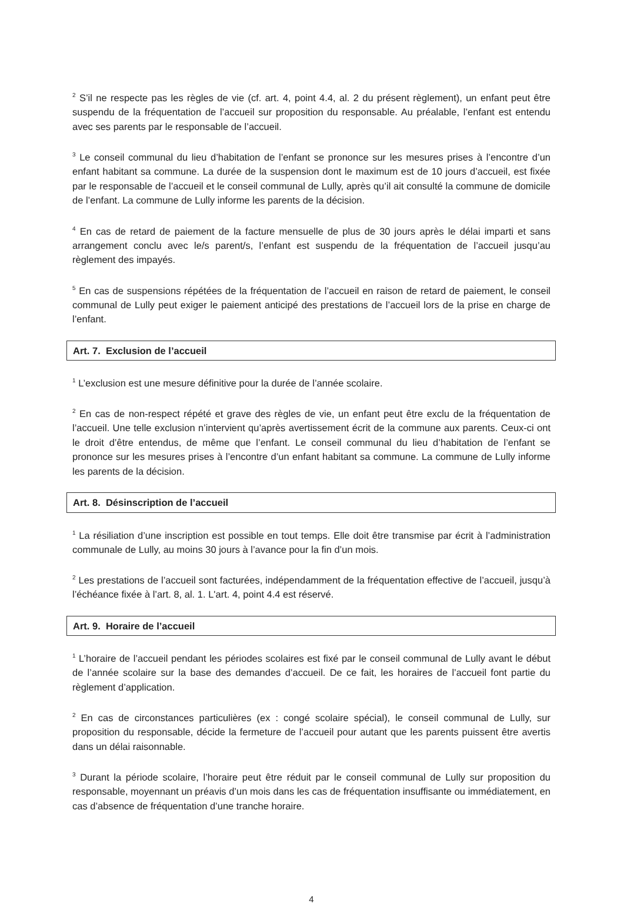<sup>2</sup> S’il ne respecte pas les règles de vie (cf. art. 4, point 4.4, al. 2 du présent règlement), un enfant peut être suspendu de la fréquentation de l’accueil sur proposition du responsable. Au préalable, l’enfant est entendu avec ses parents par le responsable de l’accueil.
<sup>3</sup> Le conseil communal du lieu d’habitation de l’enfant se prononce sur les mesures prises à l’encontre d’un enfant habitant sa commune. La durée de la suspension dont le maximum est de 10 jours d’accueil, est fixée par le responsable de l’accueil et le conseil communal de Lully, après qu’il ait consulté la commune de domicile de l’enfant. La commune de Lully informe les parents de la décision.
<sup>4</sup> En cas de retard de paiement de la facture mensuelle de plus de 30 jours après le délai imparti et sans arrangement conclu avec le/s parent/s, l’enfant est suspendu de la fréquentation de l’accueil jusqu’au règlement des impayés.
<sup>5</sup> En cas de suspensions répétées de la fréquentation de l’accueil en raison de retard de paiement, le conseil communal de Lully peut exiger le paiement anticipé des prestations de l’accueil lors de la prise en charge de l’enfant.
Art. 7. Exclusion de l’accueil
<sup>1</sup> L’exclusion est une mesure définitive pour la durée de l’année scolaire.
<sup>2</sup> En cas de non-respect répété et grave des règles de vie, un enfant peut être exclu de la fréquentation de l’accueil. Une telle exclusion n’intervient qu’après avertissement écrit de la commune aux parents. Ceux-ci ont le droit d’être entendus, de même que l’enfant. Le conseil communal du lieu d’habitation de l’enfant se prononce sur les mesures prises à l’encontre d’un enfant habitant sa commune. La commune de Lully informe les parents de la décision.
Art. 8. Désinscription de l’accueil
<sup>1</sup> La résiliation d’une inscription est possible en tout temps. Elle doit être transmise par écrit à l’administration communale de Lully, au moins 30 jours à l’avance pour la fin d’un mois.
<sup>2</sup> Les prestations de l’accueil sont facturées, indépendamment de la fréquentation effective de l’accueil, jusqu’à l’échéance fixée à l’art. 8, al. 1. L'art. 4, point 4.4 est réservé.
Art. 9. Horaire de l’accueil
<sup>1</sup> L’horaire de l’accueil pendant les périodes scolaires est fixé par le conseil communal de Lully avant le début de l’année scolaire sur la base des demandes d’accueil. De ce fait, les horaires de l’accueil font partie du règlement d’application.
<sup>2</sup> En cas de circonstances particulières (ex : congé scolaire spécial), le conseil communal de Lully, sur proposition du responsable, décide la fermeture de l’accueil pour autant que les parents puissent être avertis dans un délai raisonnable.
<sup>3</sup> Durant la période scolaire, l’horaire peut être réduit par le conseil communal de Lully sur proposition du responsable, moyennant un préavis d’un mois dans les cas de fréquentation insuffisante ou immédiatement, en cas d’absence de fréquentation d’une tranche horaire.
4